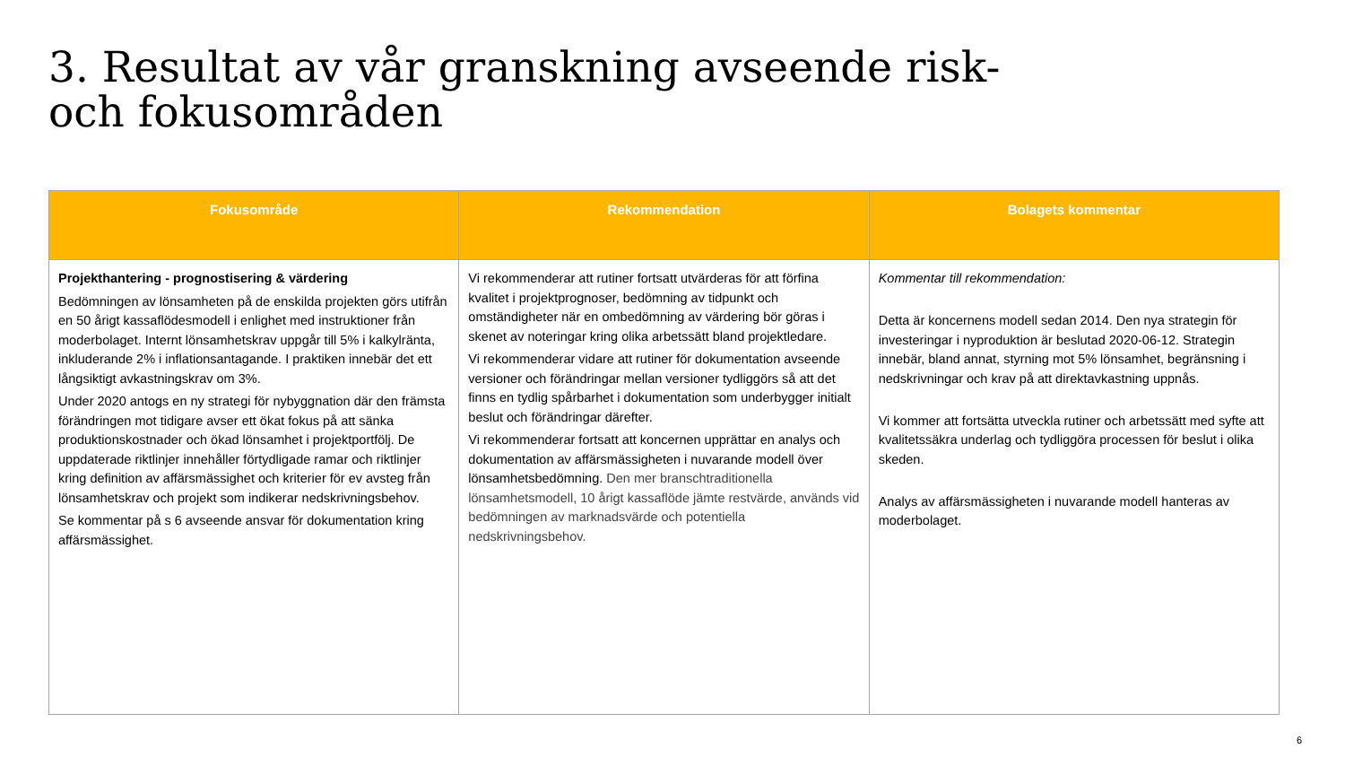3. Resultat av vår granskning avseende risk- och fokusområden
| Fokusområde | Rekommendation | Bolagets kommentar |
| --- | --- | --- |
| Projekthantering - prognostisering & värdering Bedömningen av lönsamheten på de enskilda projekten görs utifrån en 50 årigt kassaflödesmodell i enlighet med instruktioner från moderbolaget. Internt lönsamhetskrav uppgår till 5% i kalkylränta, inkluderande 2% i inflationsantagande. I praktiken innebär det ett långsiktigt avkastningskrav om 3%. Under 2020 antogs en ny strategi för nybyggnation där den främsta förändringen mot tidigare avser ett ökat fokus på att sänka produktionskostnader och ökad lönsamhet i projektportfölj. De uppdaterade riktlinjer innehåller förtydligade ramar och riktlinjer kring definition av affärsmässighet och kriterier för ev avsteg från lönsamhetskrav och projekt som indikerar nedskrivningsbehov. Se kommentar på s 6 avseende ansvar för dokumentation kring affärsmässighet. | Vi rekommenderar att rutiner fortsatt utvärderas för att förfina kvalitet i projektprognoser, bedömning av tidpunkt och omständigheter när en ombedömning av värdering bör göras i skenet av noteringar kring olika arbetssätt bland projektledare. Vi rekommenderar vidare att rutiner för dokumentation avseende versioner och förändringar mellan versioner tydliggörs så att det finns en tydlig spårbarhet i dokumentation som underbygger initialt beslut och förändringar därefter. Vi rekommenderar fortsatt att koncernen upprättar en analys och dokumentation av affärsmässigheten i nuvarande modell över lönsamhetsbedömning. Den mer branschtraditionella lönsamhetsmodell, 10 årigt kassaflöde jämte restvärde, används vid bedömningen av marknadsvärde och potentiella nedskrivningsbehov. | Kommentar till rekommendation: Detta är koncernens modell sedan 2014. Den nya strategin för investeringar i nyproduktion är beslutad 2020-06-12. Strategin innebär, bland annat, styrning mot 5% lönsamhet, begränsning i nedskrivningar och krav på att direktavkastning uppnås. Vi kommer att fortsätta utveckla rutiner och arbetssätt med syfte att kvalitetssäkra underlag och tydliggöra processen för beslut i olika skeden. Analys av affärsmässigheten i nuvarande modell hanteras av moderbolaget. |
6